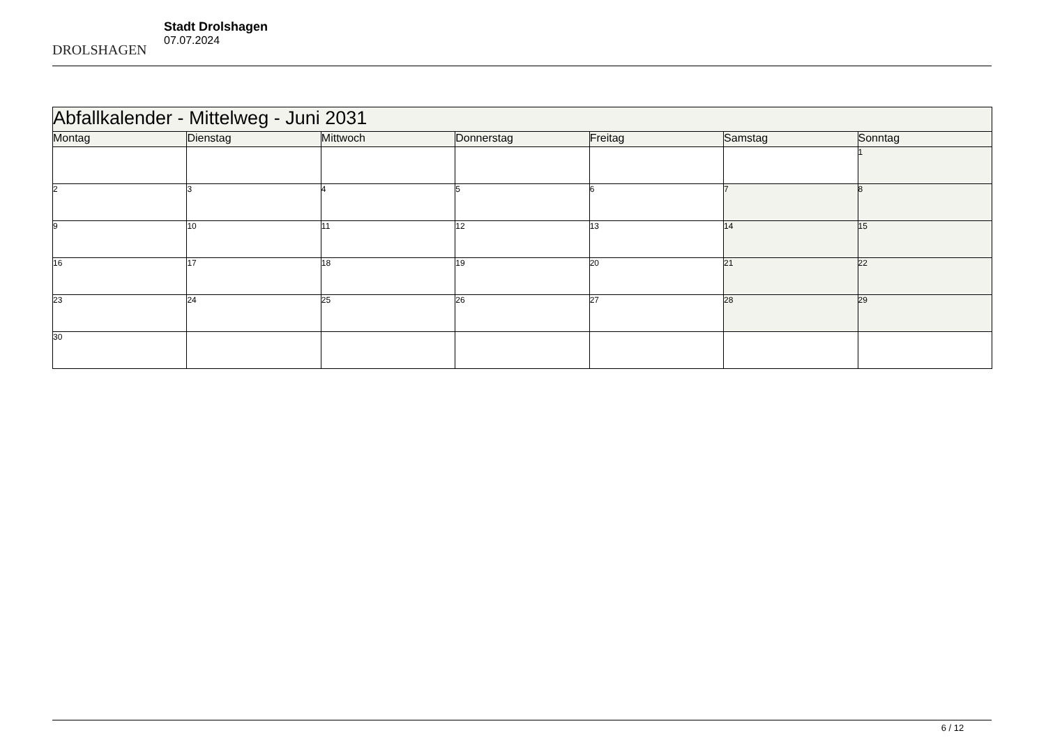DROLSHAGEN
Stadt Drolshagen
07.07.2024
| Abfallkalender - Mittelweg - Juni 2031 | | | | | | |
| Montag | Dienstag | Mittwoch | Donnerstag | Freitag | Samstag | Sonntag |
| | | | | | | 1 |
| 2 | 3 | 4 | 5 | 6 | 7 | 8 |
| 9 | 10 | 11 | 12 | 13 | 14 | 15 |
| 16 | 17 | 18 | 19 | 20 | 21 | 22 |
| 23 | 24 | 25 | 26 | 27 | 28 | 29 |
| 30 | | | | | | |
6 / 12